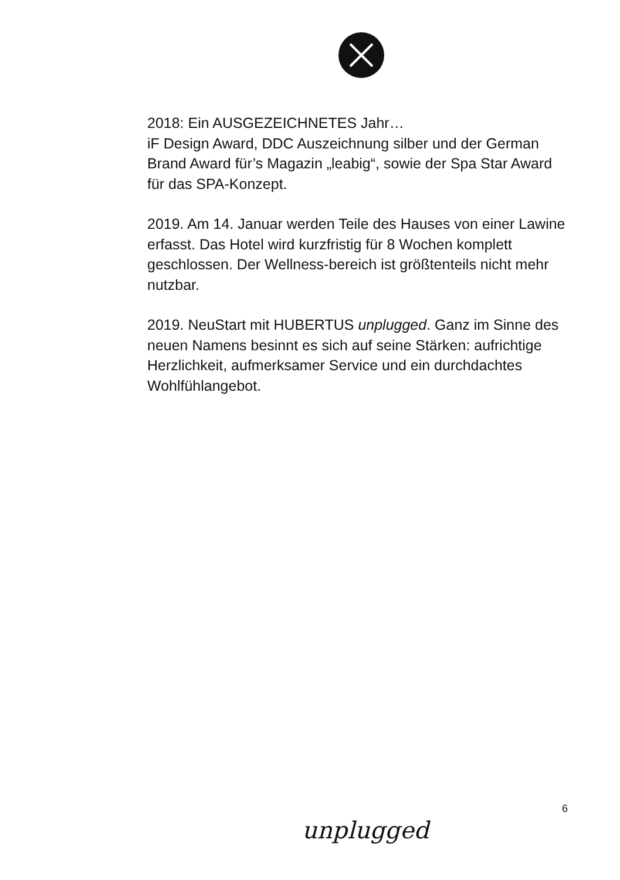2018: Ein AUSGEZEICHNETES Jahr…
iF Design Award, DDC Auszeichnung silber und der German Brand Award für’s Magazin „leabig“, sowie der Spa Star Award für das SPA-Konzept.
2019. Am 14. Januar werden Teile des Hauses von einer Lawine erfasst. Das Hotel wird kurzfristig für 8 Wochen komplett geschlossen. Der Wellness-bereich ist größtenteils nicht mehr nutzbar.
2019. NeuStart mit HUBERTUS unplugged. Ganz im Sinne des neuen Namens besinnt es sich auf seine Stärken: aufrichtige Herzlichkeit, aufmerksamer Service und ein durchdachtes Wohlfühlangebot.
6
unplugged